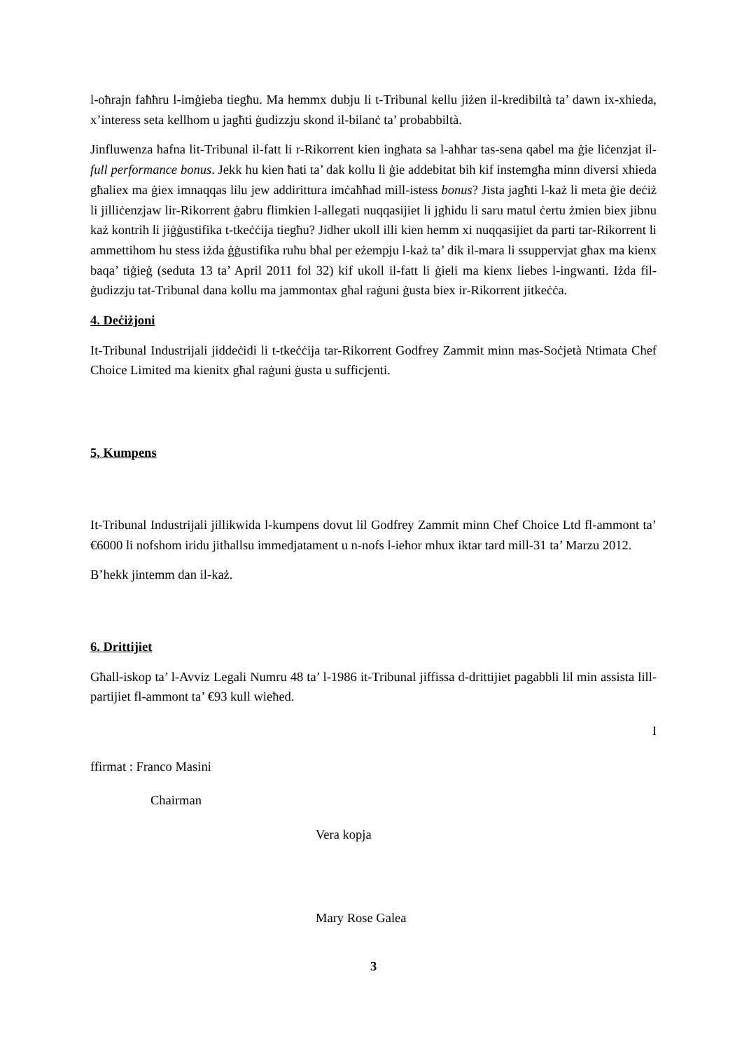l-oħrajn faħħru l-imġieba tiegħu. Ma hemmx dubju li t-Tribunal kellu jiżen il-kredibiltà ta’ dawn ix-xhieda, x’interess seta kellhom u jagħti ġudizzju skond il-bilanċ ta’ probabbiltà.
Jinfluwenza ħafna lit-Tribunal il-fatt li r-Rikorrent kien ingħata sa l-aħħar tas-sena qabel ma ġie liċenzjat il-full performance bonus. Jekk hu kien ħati ta’ dak kollu li ġie addebitat bih kif instemgħa minn diversi xhieda għaliex ma ġiex imnaqqas lilu jew addirittura imċaħħad mill-istess bonus? Jista jagħti l-każ li meta ġie deċiż li jilliċenzjaw lir-Rikorrent ġabru flimkien l-allegati nuqqasijiet li jgħidu li saru matul ċertu żmien biex jibnu każ kontrih li jiġġustifika t-tkeċċija tiegħu? Jidher ukoll illi kien hemm xi nuqqasijiet da parti tar-Rikorrent li ammettihom hu stess iżda ġġustifika ruħu bħal per eżempju l-każ ta’ dik il-mara li ssuppervjat għax ma kienx baqa’ tiġieġ (seduta 13 ta’ April 2011 fol 32) kif ukoll il-fatt li ġieli ma kienx liebes l-ingwanti. Iżda fil-ġudizzju tat-Tribunal dana kollu ma jammontax għal raġuni ġusta biex ir-Rikorrent jitkeċċa.
4. Deċiżjoni
It-Tribunal Industrijali jiddeċidi li t-tkeċċija tar-Rikorrent Godfrey Zammit minn mas-Soċjetà Ntimata Chef Choice Limited ma kienitx għal raġuni ġusta u sufficjenti.
5, Kumpens
It-Tribunal Industrijali jillikwida l-kumpens dovut lil Godfrey Zammit minn Chef Choice Ltd fl-ammont ta’ €6000 li nofshom iridu jitħallsu immedjatament u n-nofs l-ieħor mhux iktar tard mill-31 ta’ Marzu 2012.
B’hekk jintemm dan il-każ.
6. Drittijiet
Għall-iskop ta’ l-Avviz Legali Numru 48 ta’ l-1986 it-Tribunal jiffissa d-drittijiet pagabbli lil min assista lill-partijiet fl-ammont ta’ €93 kull wieħed.
I
ffirmat : Franco Masini
Chairman
Vera kopja
Mary Rose Galea
3